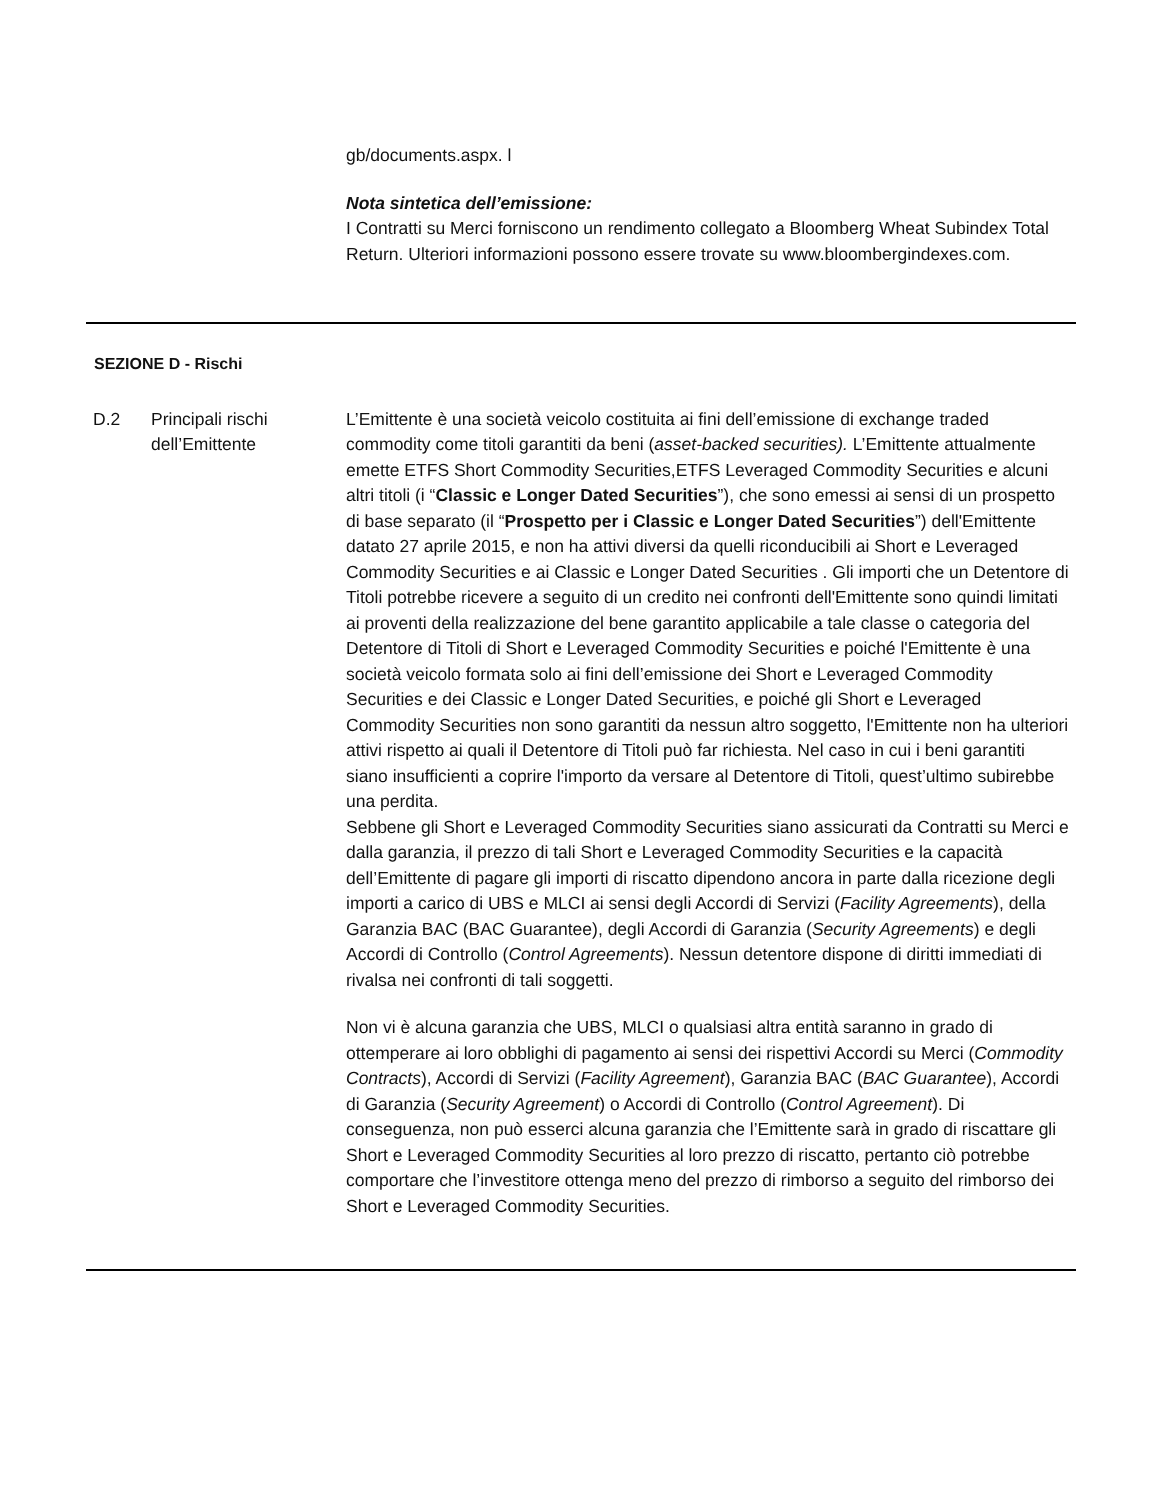gb/documents.aspx. l
Nota sintetica dell’emissione:
I Contratti su Merci forniscono un rendimento collegato a Bloomberg Wheat Subindex Total Return. Ulteriori informazioni possono essere trovate su www.bloombergindexes.com.
SEZIONE D - Rischi
D.2 Principali rischi dell’Emittente
L’Emittente è una società veicolo costituita ai fini dell’emissione di exchange traded commodity come titoli garantiti da beni (asset-backed securities). L’Emittente attualmente emette ETFS Short Commodity Securities,ETFS Leveraged Commodity Securities e alcuni altri titoli (i “Classic e Longer Dated Securities”), che sono emessi ai sensi di un prospetto di base separato (il “Prospetto per i Classic e Longer Dated Securities”) dell'Emittente datato 27 aprile 2015, e non ha attivi diversi da quelli riconducibili ai Short e Leveraged Commodity Securities e ai Classic e Longer Dated Securities . Gli importi che un Detentore di Titoli potrebbe ricevere a seguito di un credito nei confronti dell'Emittente sono quindi limitati ai proventi della realizzazione del bene garantito applicabile a tale classe o categoria del Detentore di Titoli di Short e Leveraged Commodity Securities e poiché l'Emittente è una società veicolo formata solo ai fini dell’emissione dei Short e Leveraged Commodity Securities e dei Classic e Longer Dated Securities, e poiché gli Short e Leveraged Commodity Securities non sono garantiti da nessun altro soggetto, l'Emittente non ha ulteriori attivi rispetto ai quali il Detentore di Titoli può far richiesta. Nel caso in cui i beni garantiti siano insufficienti a coprire l'importo da versare al Detentore di Titoli, quest’ultimo subirebbe una perdita.
Sebbene gli Short e Leveraged Commodity Securities siano assicurati da Contratti su Merci e dalla garanzia, il prezzo di tali Short e Leveraged Commodity Securities e la capacità dell’Emittente di pagare gli importi di riscatto dipendono ancora in parte dalla ricezione degli importi a carico di UBS e MLCI ai sensi degli Accordi di Servizi (Facility Agreements), della Garanzia BAC (BAC Guarantee), degli Accordi di Garanzia (Security Agreements) e degli Accordi di Controllo (Control Agreements). Nessun detentore dispone di diritti immediati di rivalsa nei confronti di tali soggetti.
Non vi è alcuna garanzia che UBS, MLCI o qualsiasi altra entità saranno in grado di ottemperare ai loro obblighi di pagamento ai sensi dei rispettivi Accordi su Merci (Commodity Contracts), Accordi di Servizi (Facility Agreement), Garanzia BAC (BAC Guarantee), Accordi di Garanzia (Security Agreement) o Accordi di Controllo (Control Agreement). Di conseguenza, non può esserci alcuna garanzia che l’Emittente sarà in grado di riscattare gli Short e Leveraged Commodity Securities al loro prezzo di riscatto, pertanto ciò potrebbe comportare che l’investitore ottenga meno del prezzo di rimborso a seguito del rimborso dei Short e Leveraged Commodity Securities.